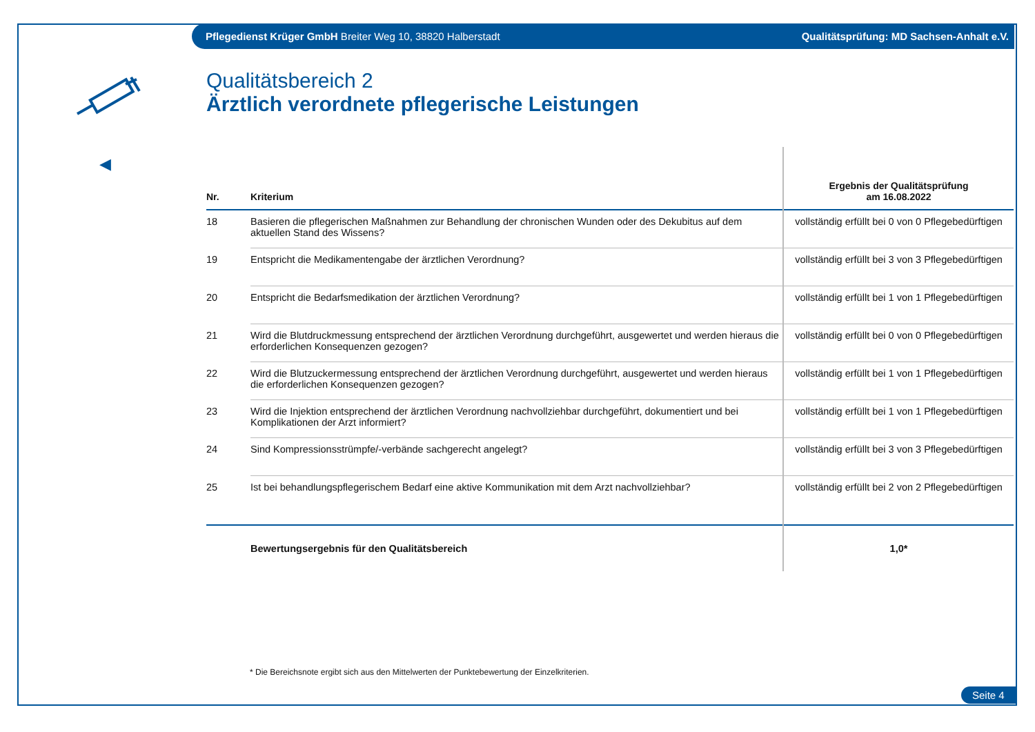Pflegedienst Krüger GmbH Breiter Weg 10, 38820 Halberstadt Qualitätsprüfung: MD Sachsen-Anhalt e.V.
◀
Qualitätsbereich 2
Ärztlich verordnete pflegerische Leistungen
| Nr. | Kriterium | Ergebnis der Qualitätsprüfung am 16.08.2022 |
| --- | --- | --- |
| 18 | Basieren die pflegerischen Maßnahmen zur Behandlung der chronischen Wunden oder des Dekubitus auf dem aktuellen Stand des Wissens? | vollständig erfüllt bei 0 von 0 Pflegebedürftigen |
| 19 | Entspricht die Medikamentengabe der ärztlichen Verordnung? | vollständig erfüllt bei 3 von 3 Pflegebedürftigen |
| 20 | Entspricht die Bedarfsmedikation der ärztlichen Verordnung? | vollständig erfüllt bei 1 von 1 Pflegebedürftigen |
| 21 | Wird die Blutdruckmessung entsprechend der ärztlichen Verordnung durchgeführt, ausgewertet und werden hieraus die erforderlichen Konsequenzen gezogen? | vollständig erfüllt bei 0 von 0 Pflegebedürftigen |
| 22 | Wird die Blutzuckermessung entsprechend der ärztlichen Verordnung durchgeführt, ausgewertet und werden hieraus die erforderlichen Konsequenzen gezogen? | vollständig erfüllt bei 1 von 1 Pflegebedürftigen |
| 23 | Wird die Injektion entsprechend der ärztlichen Verordnung nachvollziehbar durchgeführt, dokumentiert und bei Komplikationen der Arzt informiert? | vollständig erfüllt bei 1 von 1 Pflegebedürftigen |
| 24 | Sind Kompressionsstrümpfe/-verbände sachgerecht angelegt? | vollständig erfüllt bei 3 von 3 Pflegebedürftigen |
| 25 | Ist bei behandlungspflegerischem Bedarf eine aktive Kommunikation mit dem Arzt nachvollziehbar? | vollständig erfüllt bei 2 von 2 Pflegebedürftigen |
| | Bewertungsergebnis für den Qualitätsbereich | 1,0* |
* Die Bereichsnote ergibt sich aus den Mittelwerten der Punktebewertung der Einzelkriterien.
Seite 4